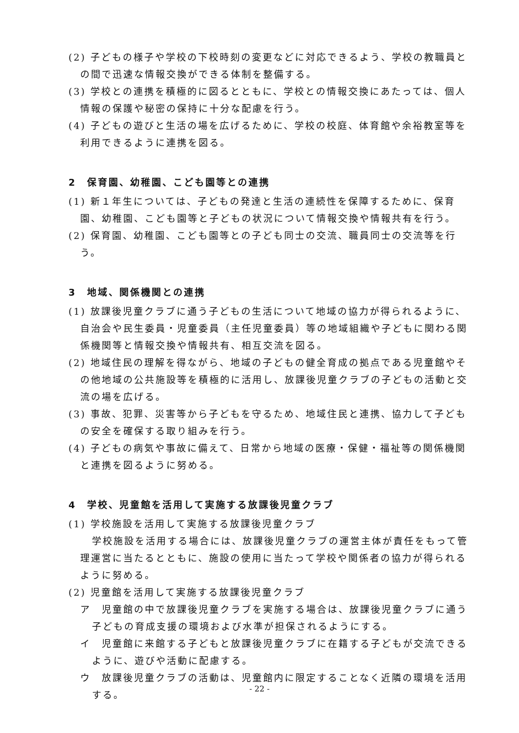(2) 子どもの様子や学校の下校時刻の変更などに対応できるよう、学校の教職員との間で迅速な情報交換ができる体制を整備する。
(3) 学校との連携を積極的に図るとともに、学校との情報交換にあたっては、個人情報の保護や秘密の保持に十分な配慮を行う。
(4) 子どもの遊びと生活の場を広げるために、学校の校庭、体育館や余裕教室等を利用できるように連携を図る。
2　保育園、幼稚園、こども園等との連携
(1) 新１年生については、子どもの発達と生活の連続性を保障するために、保育園、幼稚園、こども園等と子どもの状況について情報交換や情報共有を行う。
(2) 保育園、幼稚園、こども園等との子ども同士の交流、職員同士の交流等を行う。
3　地域、関係機関との連携
(1) 放課後児童クラブに通う子どもの生活について地域の協力が得られるように、自治会や民生委員・児童委員（主任児童委員）等の地域組織や子どもに関わる関係機関等と情報交換や情報共有、相互交流を図る。
(2) 地域住民の理解を得ながら、地域の子どもの健全育成の拠点である児童館やその他地域の公共施設等を積極的に活用し、放課後児童クラブの子どもの活動と交流の場を広げる。
(3) 事故、犯罪、災害等から子どもを守るため、地域住民と連携、協力して子どもの安全を確保する取り組みを行う。
(4) 子どもの病気や事故に備えて、日常から地域の医療・保健・福祉等の関係機関と連携を図るように努める。
4　学校、児童館を活用して実施する放課後児童クラブ
(1) 学校施設を活用して実施する放課後児童クラブ
学校施設を活用する場合には、放課後児童クラブの運営主体が責任をもって管理運営に当たるとともに、施設の使用に当たって学校や関係者の協力が得られるように努める。
(2) 児童館を活用して実施する放課後児童クラブ
ア　児童館の中で放課後児童クラブを実施する場合は、放課後児童クラブに通う子どもの育成支援の環境および水準が担保されるようにする。
イ　児童館に来館する子どもと放課後児童クラブに在籍する子どもが交流できるように、遊びや活動に配慮する。
ウ　放課後児童クラブの活動は、児童館内に限定することなく近隣の環境を活用する。
- 22 -